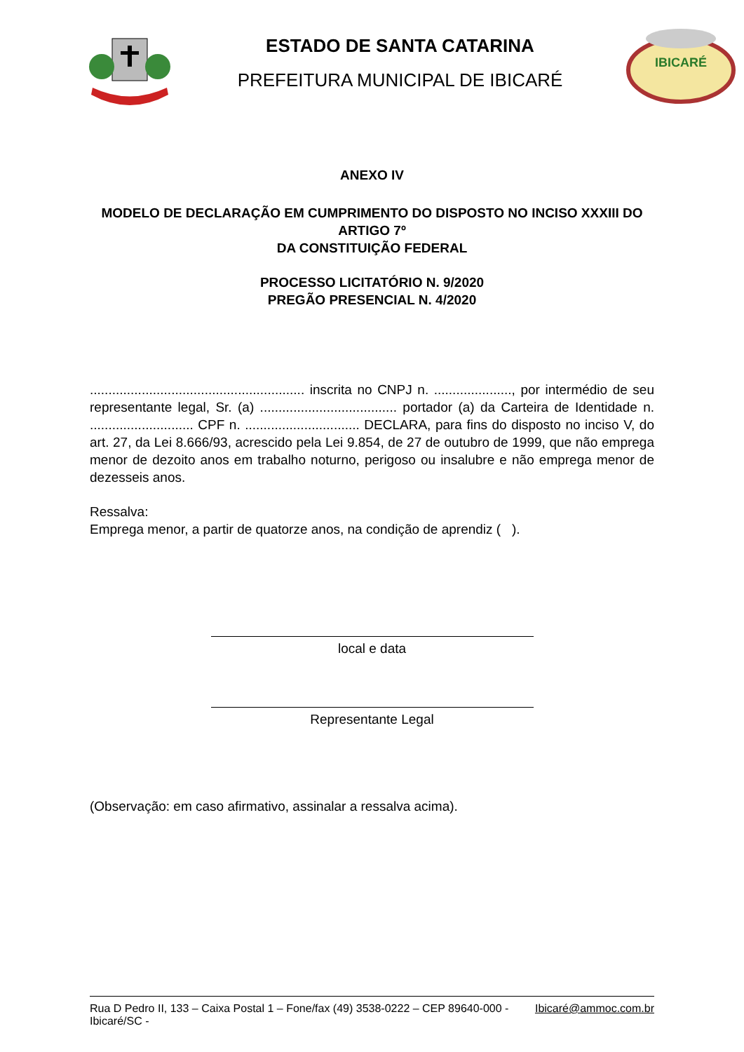ESTADO DE SANTA CATARINA
PREFEITURA MUNICIPAL DE IBICARÉ
IBICARÉ
ANEXO IV
MODELO DE DECLARAÇÃO EM CUMPRIMENTO DO DISPOSTO NO INCISO XXXIII DO ARTIGO 7º
DA CONSTITUIÇÃO FEDERAL
PROCESSO LICITATÓRIO N. 9/2020
PREGÃO PRESENCIAL N. 4/2020
.......................................................... inscrita no CNPJ n. ....................., por intermédio de seu representante legal, Sr. (a) ..................................... portador (a) da Carteira de Identidade n. ............................ CPF n. ............................... DECLARA, para fins do disposto no inciso V, do art. 27, da Lei 8.666/93, acrescido pela Lei 9.854, de 27 de outubro de 1999, que não emprega menor de dezoito anos em trabalho noturno, perigoso ou insalubre e não emprega menor de dezesseis anos.
Ressalva:
Emprega menor, a partir de quatorze anos, na condição de aprendiz ( ).
local e data
Representante Legal
(Observação: em caso afirmativo, assinalar a ressalva acima).
Rua D Pedro II, 133 – Caixa Postal 1 – Fone/fax (49) 3538-0222 – CEP 89640-000 - Ibicaré/SC - Ibicaré@ammoc.com.br